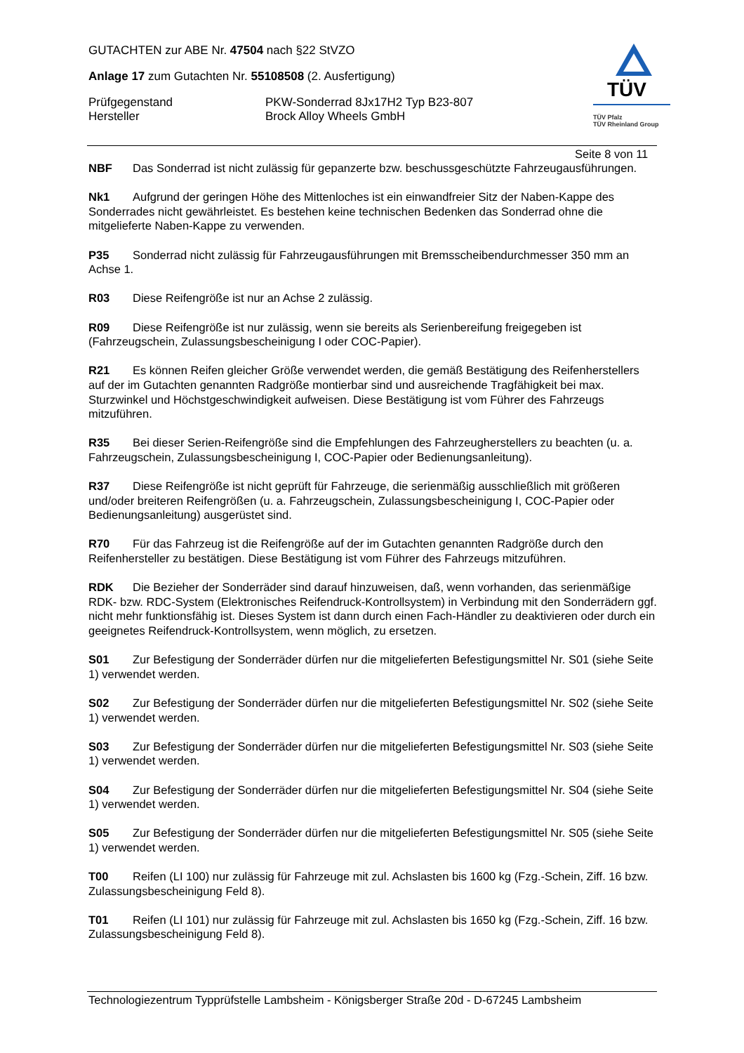GUTACHTEN zur ABE Nr. 47504 nach §22 StVZO
Anlage 17 zum Gutachten Nr. 55108508 (2. Ausfertigung)
Prüfgegenstand PKW-Sonderrad 8Jx17H2 Typ B23-807
Hersteller Brock Alloy Wheels GmbH
TÜV
TÜV Pfalz
TÜV Rheinland Group
Seite 8 von 11
NBF Das Sonderrad ist nicht zulässig für gepanzerte bzw. beschussgeschützte Fahrzeugausführungen.
Nk1 Aufgrund der geringen Höhe des Mittenloches ist ein einwandfreier Sitz der Naben-Kappe des Sonderrades nicht gewährleistet. Es bestehen keine technischen Bedenken das Sonderrad ohne die mitgelieferte Naben-Kappe zu verwenden.
P35 Sonderrad nicht zulässig für Fahrzeugausführungen mit Bremsscheibendurchmesser 350 mm an Achse 1.
R03 Diese Reifengröße ist nur an Achse 2 zulässig.
R09 Diese Reifengröße ist nur zulässig, wenn sie bereits als Serienbereifung freigegeben ist (Fahrzeugschein, Zulassungsbescheinigung I oder COC-Papier).
R21 Es können Reifen gleicher Größe verwendet werden, die gemäß Bestätigung des Reifenherstellers auf der im Gutachten genannten Radgröße montierbar sind und ausreichende Tragfähigkeit bei max. Sturzwinkel und Höchstgeschwindigkeit aufweisen. Diese Bestätigung ist vom Führer des Fahrzeugs mitzuführen.
R35 Bei dieser Serien-Reifengröße sind die Empfehlungen des Fahrzeugherstellers zu beachten (u. a. Fahrzeugschein, Zulassungsbescheinigung I, COC-Papier oder Bedienungsanleitung).
R37 Diese Reifengröße ist nicht geprüft für Fahrzeuge, die serienmäßig ausschließlich mit größeren und/oder breiteren Reifengrößen (u. a. Fahrzeugschein, Zulassungsbescheinigung I, COC-Papier oder Bedienungsanleitung) ausgerüstet sind.
R70 Für das Fahrzeug ist die Reifengröße auf der im Gutachten genannten Radgröße durch den Reifenhersteller zu bestätigen. Diese Bestätigung ist vom Führer des Fahrzeugs mitzuführen.
RDK Die Bezieher der Sonderräder sind darauf hinzuweisen, daß, wenn vorhanden, das serienmäßige RDK- bzw. RDC-System (Elektronisches Reifendruck-Kontrollsystem) in Verbindung mit den Sonderrädern ggf. nicht mehr funktionsfähig ist. Dieses System ist dann durch einen Fach-Händler zu deaktivieren oder durch ein geeignetes Reifendruck-Kontrollsystem, wenn möglich, zu ersetzen.
S01 Zur Befestigung der Sonderräder dürfen nur die mitgelieferten Befestigungsmittel Nr. S01 (siehe Seite 1) verwendet werden.
S02 Zur Befestigung der Sonderräder dürfen nur die mitgelieferten Befestigungsmittel Nr. S02 (siehe Seite 1) verwendet werden.
S03 Zur Befestigung der Sonderräder dürfen nur die mitgelieferten Befestigungsmittel Nr. S03 (siehe Seite 1) verwendet werden.
S04 Zur Befestigung der Sonderräder dürfen nur die mitgelieferten Befestigungsmittel Nr. S04 (siehe Seite 1) verwendet werden.
S05 Zur Befestigung der Sonderräder dürfen nur die mitgelieferten Befestigungsmittel Nr. S05 (siehe Seite 1) verwendet werden.
T00 Reifen (LI 100) nur zulässig für Fahrzeuge mit zul. Achslasten bis 1600 kg (Fzg.-Schein, Ziff. 16 bzw. Zulassungsbescheinigung Feld 8).
T01 Reifen (LI 101) nur zulässig für Fahrzeuge mit zul. Achslasten bis 1650 kg (Fzg.-Schein, Ziff. 16 bzw. Zulassungsbescheinigung Feld 8).
Technologiezentrum Typprüfstelle Lambsheim - Königsberger Straße 20d - D-67245 Lambsheim